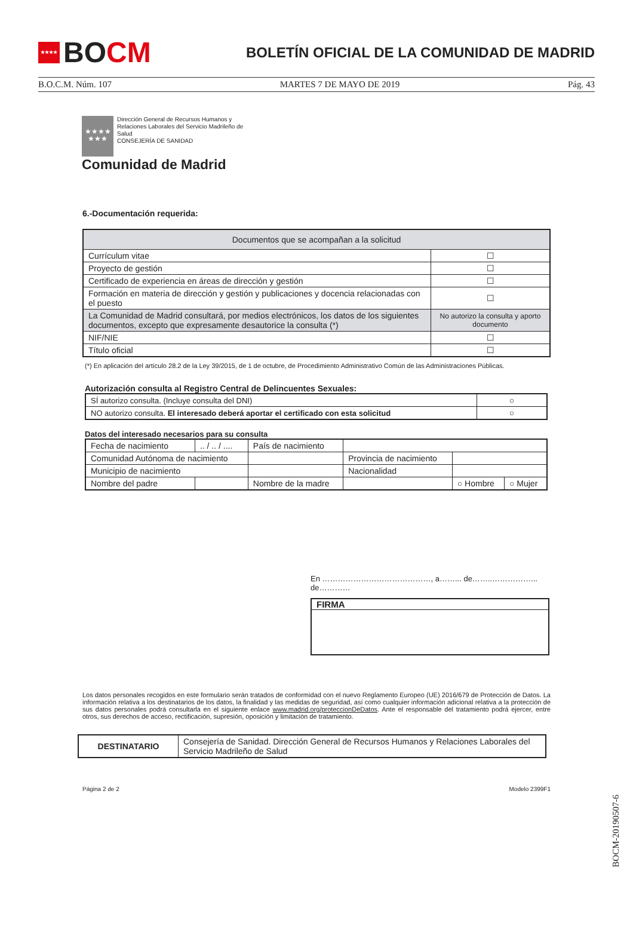★★★★
BO CM
BOLETÍN OFICIAL DE LA COMUNIDAD DE MADRID
B.O.C.M. Núm. 107 MARTES 7 DE MAYO DE 2019 Pág. 43
★★★★
★★★
Dirección General de Recursos Humanos y
Relaciones Laborales del Servicio Madrileño de
Salud
CONSEJERÍA DE SANIDAD
Comunidad de Madrid
6.-Documentación requerida:
| Documentos que se acompañan a la solicitud | |
| --- | --- |
| Currículum vitae | ☐ |
| Proyecto de gestión | ☐ |
| Certificado de experiencia en áreas de dirección y gestión | ☐ |
| Formación en materia de dirección y gestión y publicaciones y docencia relacionadas con el puesto | ☐ |
| La Comunidad de Madrid consultará, por medios electrónicos, los datos de los siguientes documentos, excepto que expresamente desautorice la consulta (*) | No autorizo la consulta y aporto documento |
| NIF/NIE | ☐ |
| Título oficial | ☐ |
(*) En aplicación del artículo 28.2 de la Ley 39/2015, de 1 de octubre, de Procedimiento Administrativo Común de las Administraciones Públicas.
Autorización consulta al Registro Central de Delincuentes Sexuales:
| SÍ autorizo consulta. (Incluye consulta del DNI) | ○ |
| NO autorizo consulta. El interesado deberá aportar el certificado con esta solicitud | ○ |
Datos del interesado necesarios para su consulta
| Fecha de nacimiento | .. / .. / .... | País de nacimiento | | | |
| Comunidad Autónoma de nacimiento | | | Provincia de nacimiento | | |
| Municipio de nacimiento | | | Nacionalidad | | |
| Nombre del padre | | Nombre de la madre | | ○ Hombre | ○ Mujer |
En ……………………………………, a……... de……..……………... de…………
FIRMA
Los datos personales recogidos en este formulario serán tratados de conformidad con el nuevo Reglamento Europeo (UE) 2016/679 de Protección de Datos. La información relativa a los destinatarios de los datos, la finalidad y las medidas de seguridad, así como cualquier información adicional relativa a la protección de sus datos personales podrá consultarla en el siguiente enlace www.madrid.org/proteccionDeDatos. Ante el responsable del tratamiento podrá ejercer, entre otros, sus derechos de acceso, rectificación, supresión, oposición y limitación de tratamiento.
| DESTINATARIO | Consejería de Sanidad. Dirección General de Recursos Humanos y Relaciones Laborales del Servicio Madrileño de Salud |
Página 2 de 2 Modelo 2399F1
BOCM-20190507-6